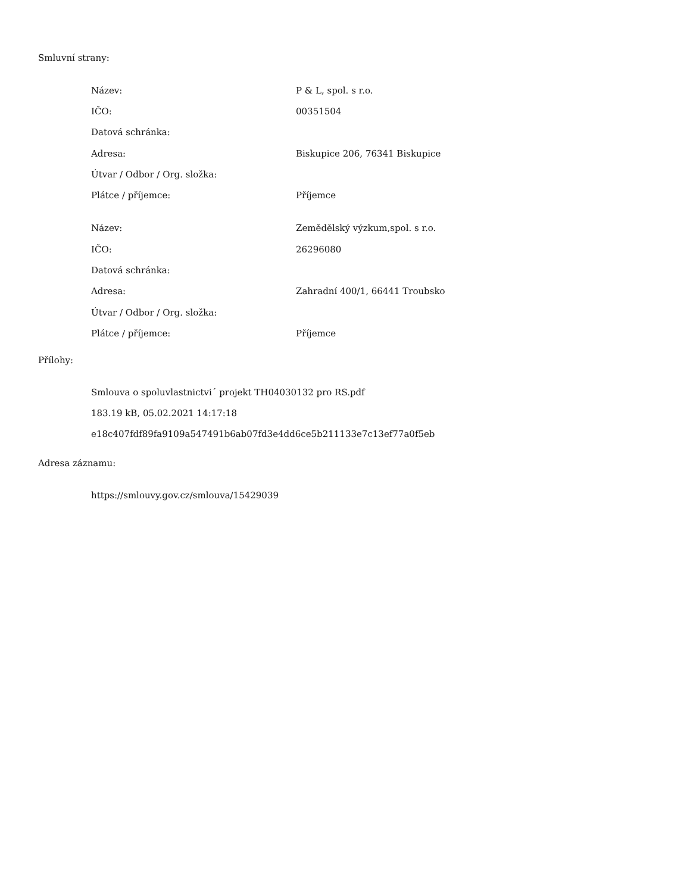Smluvní strany:
| Název: | P & L, spol. s r.o. |
| IČO: | 00351504 |
| Datová schránka: | |
| Adresa: | Biskupice 206, 76341 Biskupice |
| Útvar / Odbor / Org. složka: | |
| Plátce / příjemce: | Příjemce |
| Název: | Zemědělský výzkum,spol. s r.o. |
| IČO: | 26296080 |
| Datová schránka: | |
| Adresa: | Zahradní 400/1, 66441 Troubsko |
| Útvar / Odbor / Org. složka: | |
| Plátce / příjemce: | Příjemce |
Přílohy:
Smlouva o spoluvlastnictvi´ projekt TH04030132 pro RS.pdf
183.19 kB, 05.02.2021 14:17:18
e18c407fdf89fa9109a547491b6ab07fd3e4dd6ce5b211133e7c13ef77a0f5eb
Adresa záznamu:
https://smlouvy.gov.cz/smlouva/15429039